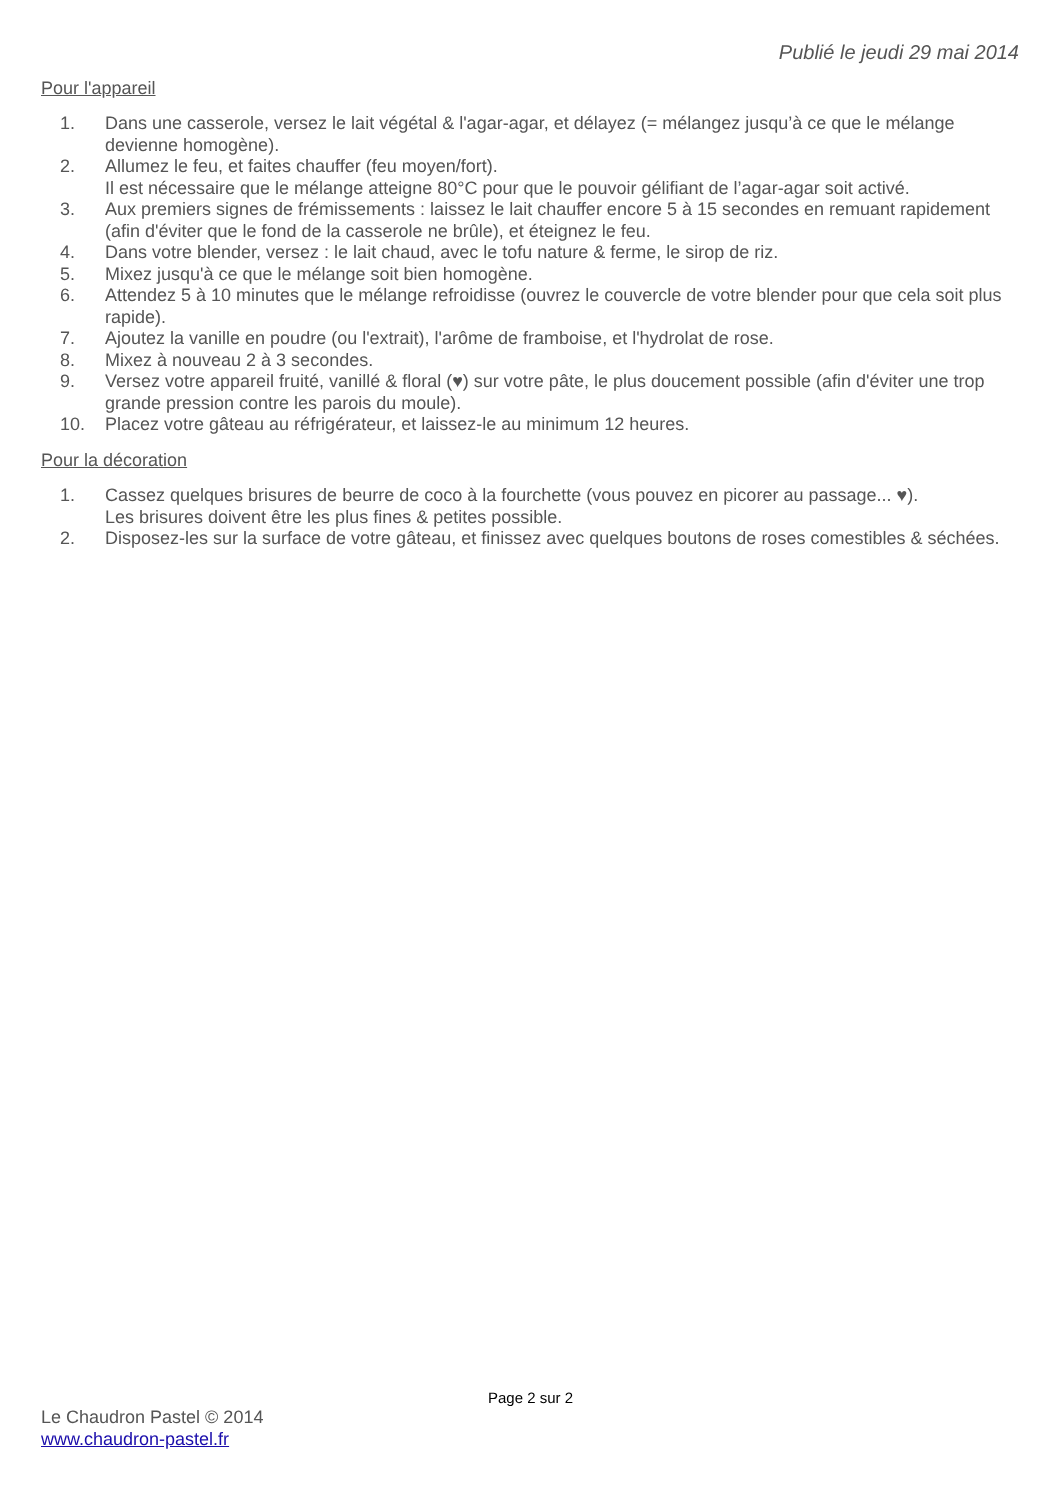Publié le jeudi 29 mai 2014
Pour l'appareil
1. Dans une casserole, versez le lait végétal & l'agar-agar, et délayez (= mélangez jusqu’à ce que le mélange devienne homogène).
2. Allumez le feu, et faites chauffer (feu moyen/fort).
Il est nécessaire que le mélange atteigne 80°C pour que le pouvoir gélifiant de l’agar-agar soit activé.
3. Aux premiers signes de frémissements : laissez le lait chauffer encore 5 à 15 secondes en remuant rapidement (afin d'éviter que le fond de la casserole ne brûle), et éteignez le feu.
4. Dans votre blender, versez : le lait chaud, avec le tofu nature & ferme, le sirop de riz.
5. Mixez jusqu'à ce que le mélange soit bien homogène.
6. Attendez 5 à 10 minutes que le mélange refroidisse (ouvrez le couvercle de votre blender pour que cela soit plus rapide).
7. Ajoutez la vanille en poudre (ou l'extrait), l'arôme de framboise, et l'hydrolat de rose.
8. Mixez à nouveau 2 à 3 secondes.
9. Versez votre appareil fruité, vanillé & floral (♥) sur votre pâte, le plus doucement possible (afin d'éviter une trop grande pression contre les parois du moule).
10. Placez votre gâteau au réfrigérateur, et laissez-le au minimum 12 heures.
Pour la décoration
1. Cassez quelques brisures de beurre de coco à la fourchette (vous pouvez en picorer au passage... ♥).
Les brisures doivent être les plus fines & petites possible.
2. Disposez-les sur la surface de votre gâteau, et finissez avec quelques boutons de roses comestibles & séchées.
Page 2 sur 2
Le Chaudron Pastel © 2014
www.chaudron-pastel.fr